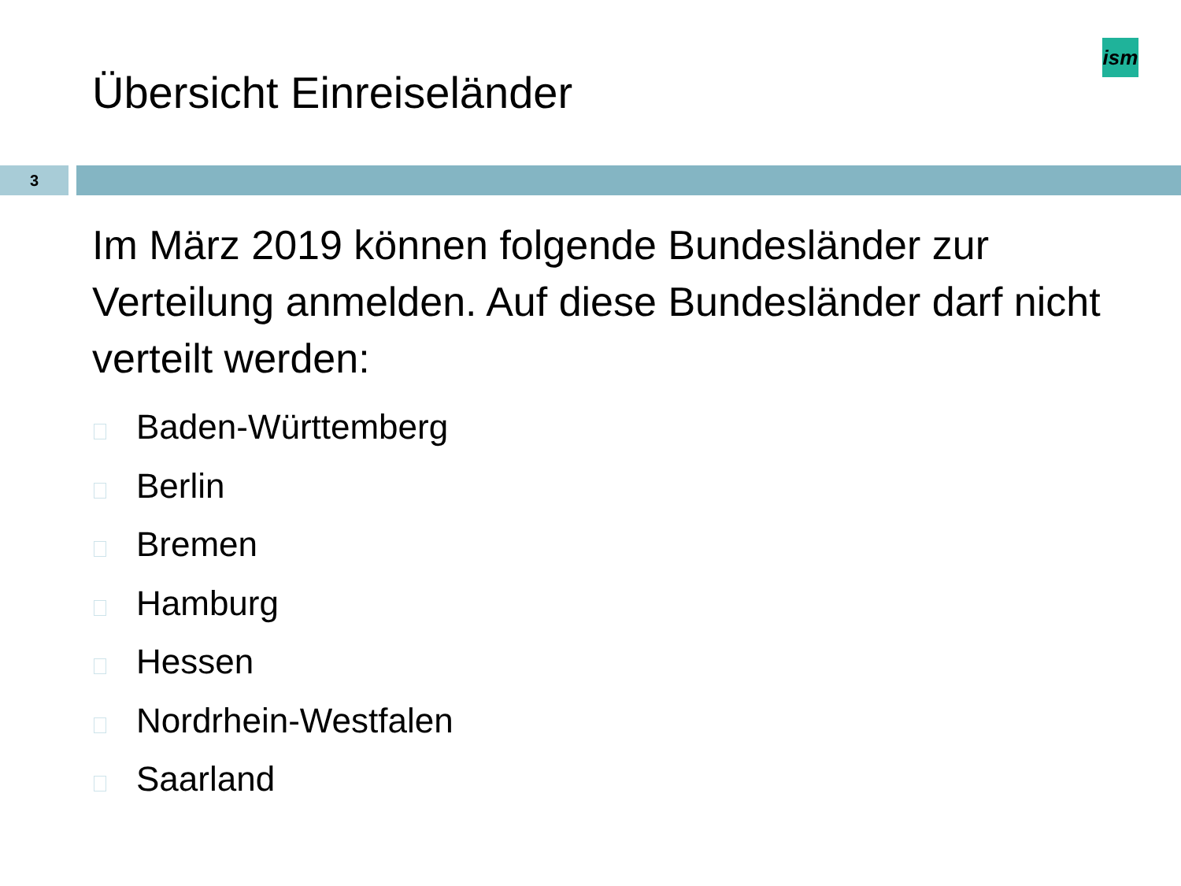ism
Übersicht Einreiseländer
3
Im März 2019 können folgende Bundesländer zur Verteilung anmelden. Auf diese Bundesländer darf nicht verteilt werden:
Baden-Württemberg
Berlin
Bremen
Hamburg
Hessen
Nordrhein-Westfalen
Saarland